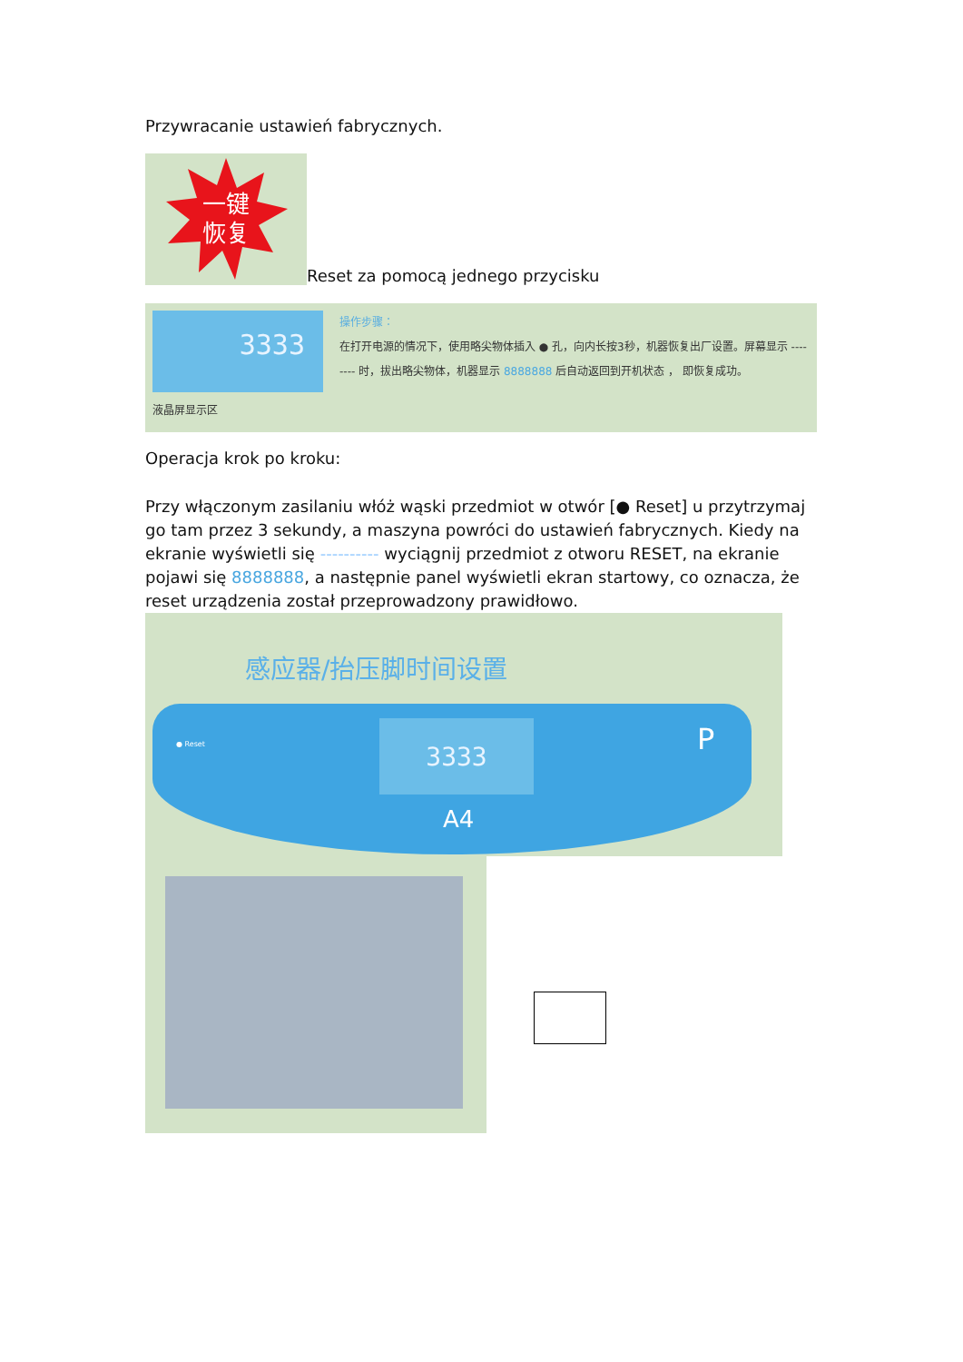Przywracanie ustawień fabrycznych.
一键
恢复
Reset za pomocą jednego przycisku
3333
液晶屏显示区
操作步骤：
在打开电源的情况下，使用略尖物体插入 ● 孔，向内长按3秒，机器恢复出厂设置。屏幕显示 -------- 时，拔出略尖物体，机器显示 8888888 后自动返回到开机状态 ， 即恢复成功。
Operacja krok po kroku:
Przy włączonym zasilaniu włóż wąski przedmiot w otwór [● Reset] u przytrzymaj go tam przez 3 sekundy, a maszyna powróci do ustawień fabrycznych. Kiedy na ekranie wyświetli się ---------- wyciągnij przedmiot z otworu RESET, na ekranie pojawi się 8888888, a następnie panel wyświetli ekran startowy, co oznacza, że reset urządzenia został przeprowadzony prawidłowo.
感应器/抬压脚时间设置
● Reset 3333
A4
P